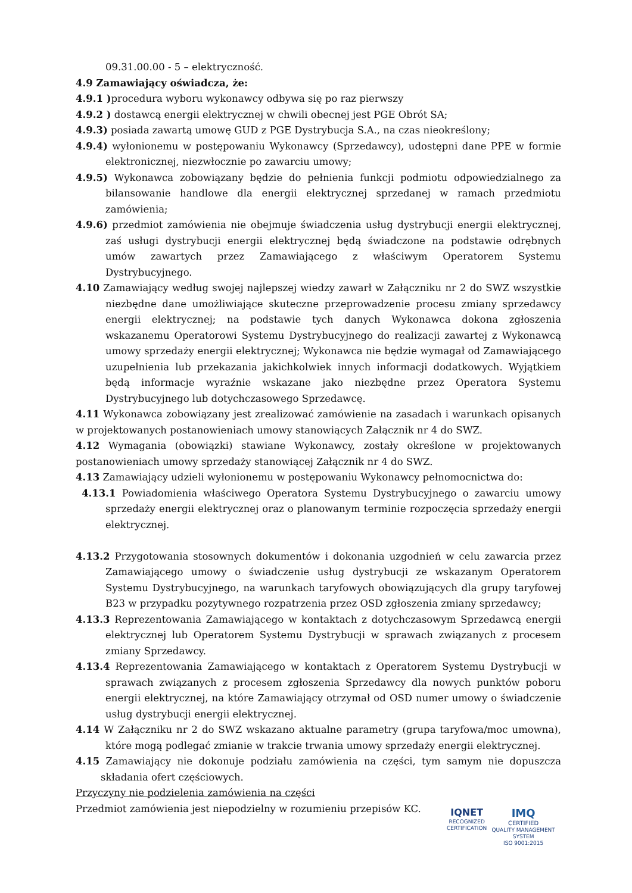09.31.00.00 - 5 – elektryczność.
4.9 Zamawiający oświadcza, że:
4.9.1 ) procedura wyboru wykonawcy odbywa się po raz pierwszy
4.9.2 ) dostawcą energii elektrycznej w chwili obecnej jest PGE Obrót SA;
4.9.3) posiada zawartą umowę GUD z PGE Dystrybucja S.A., na czas nieokreślony;
4.9.4) wyłonionemu w postępowaniu Wykonawcy (Sprzedawcy), udostępni dane PPE w formie elektronicznej, niezwłocznie po zawarciu umowy;
4.9.5) Wykonawca zobowiązany będzie do pełnienia funkcji podmiotu odpowiedzialnego za bilansowanie handlowe dla energii elektrycznej sprzedanej w ramach przedmiotu zamówienia;
4.9.6) przedmiot zamówienia nie obejmuje świadczenia usług dystrybucji energii elektrycznej, zaś usługi dystrybucji energii elektrycznej będą świadczone na podstawie odrębnych umów zawartych przez Zamawiającego z właściwym Operatorem Systemu Dystrybucyjnego.
4.10 Zamawiający według swojej najlepszej wiedzy zawarł w Załączniku nr 2 do SWZ wszystkie niezbędne dane umożliwiające skuteczne przeprowadzenie procesu zmiany sprzedawcy energii elektrycznej; na podstawie tych danych Wykonawca dokona zgłoszenia wskazanemu Operatorowi Systemu Dystrybucyjnego do realizacji zawartej z Wykonawcą umowy sprzedaży energii elektrycznej; Wykonawca nie będzie wymagał od Zamawiającego uzupełnienia lub przekazania jakichkolwiek innych informacji dodatkowych. Wyjątkiem będą informacje wyraźnie wskazane jako niezbędne przez Operatora Systemu Dystrybucyjnego lub dotychczasowego Sprzedawcę.
4.11 Wykonawca zobowiązany jest zrealizować zamówienie na zasadach i warunkach opisanych w projektowanych postanowieniach umowy stanowiących Załącznik nr 4 do SWZ.
4.12 Wymagania (obowiązki) stawiane Wykonawcy, zostały określone w projektowanych postanowieniach umowy sprzedaży stanowiącej Załącznik nr 4 do SWZ.
4.13 Zamawiający udzieli wyłonionemu w postępowaniu Wykonawcy pełnomocnictwa do:
4.13.1 Powiadomienia właściwego Operatora Systemu Dystrybucyjnego o zawarciu umowy sprzedaży energii elektrycznej oraz o planowanym terminie rozpoczęcia sprzedaży energii elektrycznej.
4.13.2 Przygotowania stosownych dokumentów i dokonania uzgodnień w celu zawarcia przez Zamawiającego umowy o świadczenie usług dystrybucji ze wskazanym Operatorem Systemu Dystrybucyjnego, na warunkach taryfowych obowiązujących dla grupy taryfowej B23 w przypadku pozytywnego rozpatrzenia przez OSD zgłoszenia zmiany sprzedawcy;
4.13.3 Reprezentowania Zamawiającego w kontaktach z dotychczasowym Sprzedawcą energii elektrycznej lub Operatorem Systemu Dystrybucji w sprawach związanych z procesem zmiany Sprzedawcy.
4.13.4 Reprezentowania Zamawiającego w kontaktach z Operatorem Systemu Dystrybucji w sprawach związanych z procesem zgłoszenia Sprzedawcy dla nowych punktów poboru energii elektrycznej, na które Zamawiający otrzymał od OSD numer umowy o świadczenie usług dystrybucji energii elektrycznej.
4.14 W Załączniku nr 2 do SWZ wskazano aktualne parametry (grupa taryfowa/moc umowna), które mogą podlegać zmianie w trakcie trwania umowy sprzedaży energii elektrycznej.
4.15 Zamawiający nie dokonuje podziału zamówienia na części, tym samym nie dopuszcza składania ofert częściowych.
Przyczyny nie podzielenia zamówienia na części
Przedmiot zamówienia jest niepodzielny w rozumieniu przepisów KC.
IQNET
RECOGNIZED
CERTIFICATION
IMQ
CERTIFIED
QUALITY MANAGEMENT SYSTEM
ISO 9001:2015